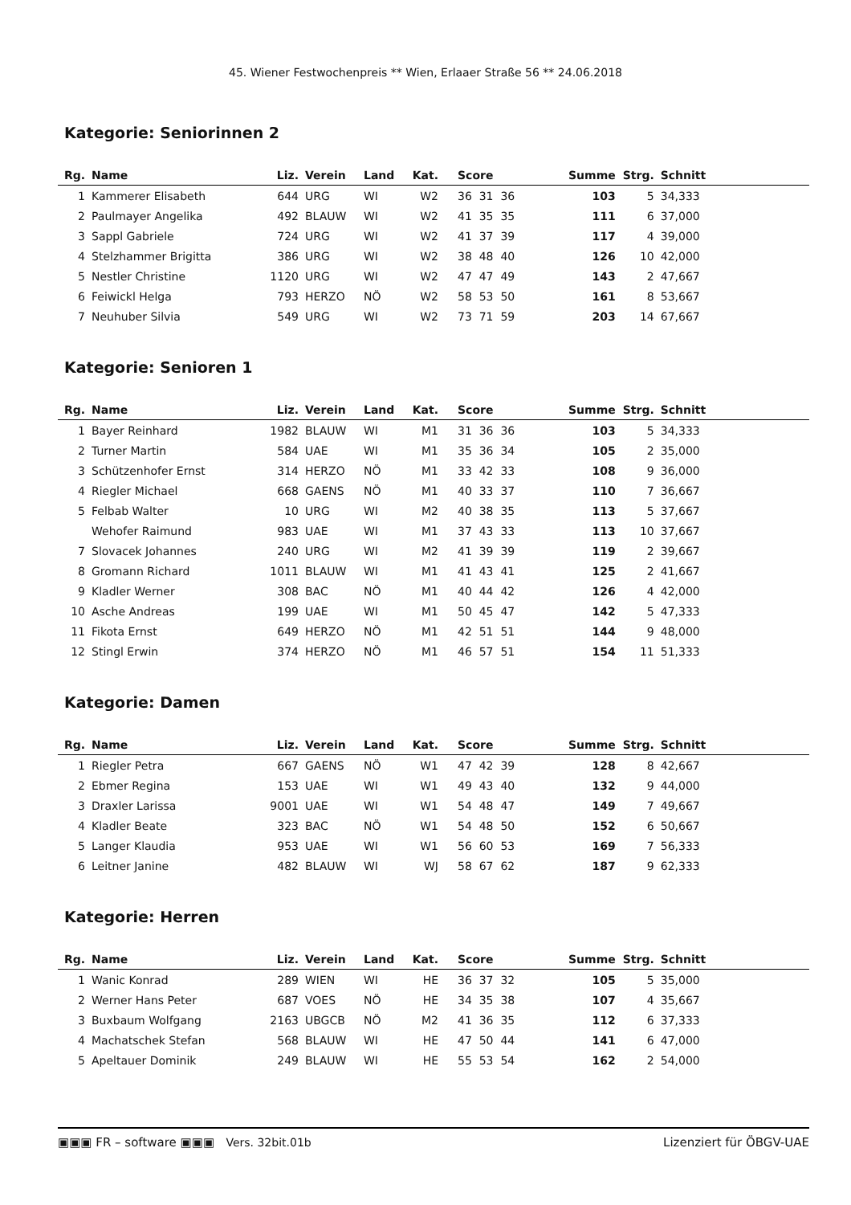45. Wiener Festwochenpreis ** Wien, Erlaaer Straße 56 ** 24.06.2018
Kategorie: Seniorinnen 2
| Rg. | Name | Liz. | Verein | Land | Kat. | Score | Summe | Strg. | Schnitt |
| --- | --- | --- | --- | --- | --- | --- | --- | --- | --- |
| 1 | Kammerer Elisabeth | 644 | URG | WI | W2 | 36 31 36 | 103 | 5 | 34,333 |
| 2 | Paulmayer Angelika | 492 | BLAUW | WI | W2 | 41 35 35 | 111 | 6 | 37,000 |
| 3 | Sappl Gabriele | 724 | URG | WI | W2 | 41 37 39 | 117 | 4 | 39,000 |
| 4 | Stelzhammer Brigitta | 386 | URG | WI | W2 | 38 48 40 | 126 | 10 | 42,000 |
| 5 | Nestler Christine | 1120 | URG | WI | W2 | 47 47 49 | 143 | 2 | 47,667 |
| 6 | Feiwickl Helga | 793 | HERZO | NÖ | W2 | 58 53 50 | 161 | 8 | 53,667 |
| 7 | Neuhuber Silvia | 549 | URG | WI | W2 | 73 71 59 | 203 | 14 | 67,667 |
Kategorie: Senioren 1
| Rg. | Name | Liz. | Verein | Land | Kat. | Score | Summe | Strg. | Schnitt |
| --- | --- | --- | --- | --- | --- | --- | --- | --- | --- |
| 1 | Bayer Reinhard | 1982 | BLAUW | WI | M1 | 31 36 36 | 103 | 5 | 34,333 |
| 2 | Turner Martin | 584 | UAE | WI | M1 | 35 36 34 | 105 | 2 | 35,000 |
| 3 | Schützenhofer Ernst | 314 | HERZO | NÖ | M1 | 33 42 33 | 108 | 9 | 36,000 |
| 4 | Riegler Michael | 668 | GAENS | NÖ | M1 | 40 33 37 | 110 | 7 | 36,667 |
| 5 | Felbab Walter | 10 | URG | WI | M2 | 40 38 35 | 113 | 5 | 37,667 |
| | Wehofer Raimund | 983 | UAE | WI | M1 | 37 43 33 | 113 | 10 | 37,667 |
| 7 | Slovacek Johannes | 240 | URG | WI | M2 | 41 39 39 | 119 | 2 | 39,667 |
| 8 | Gromann Richard | 1011 | BLAUW | WI | M1 | 41 43 41 | 125 | 2 | 41,667 |
| 9 | Kladler Werner | 308 | BAC | NÖ | M1 | 40 44 42 | 126 | 4 | 42,000 |
| 10 | Asche Andreas | 199 | UAE | WI | M1 | 50 45 47 | 142 | 5 | 47,333 |
| 11 | Fikota Ernst | 649 | HERZO | NÖ | M1 | 42 51 51 | 144 | 9 | 48,000 |
| 12 | Stingl Erwin | 374 | HERZO | NÖ | M1 | 46 57 51 | 154 | 11 | 51,333 |
Kategorie: Damen
| Rg. | Name | Liz. | Verein | Land | Kat. | Score | Summe | Strg. | Schnitt |
| --- | --- | --- | --- | --- | --- | --- | --- | --- | --- |
| 1 | Riegler Petra | 667 | GAENS | NÖ | W1 | 47 42 39 | 128 | 8 | 42,667 |
| 2 | Ebmer Regina | 153 | UAE | WI | W1 | 49 43 40 | 132 | 9 | 44,000 |
| 3 | Draxler Larissa | 9001 | UAE | WI | W1 | 54 48 47 | 149 | 7 | 49,667 |
| 4 | Kladler Beate | 323 | BAC | NÖ | W1 | 54 48 50 | 152 | 6 | 50,667 |
| 5 | Langer Klaudia | 953 | UAE | WI | W1 | 56 60 53 | 169 | 7 | 56,333 |
| 6 | Leitner Janine | 482 | BLAUW | WI | WJ | 58 67 62 | 187 | 9 | 62,333 |
Kategorie: Herren
| Rg. | Name | Liz. | Verein | Land | Kat. | Score | Summe | Strg. | Schnitt |
| --- | --- | --- | --- | --- | --- | --- | --- | --- | --- |
| 1 | Wanic Konrad | 289 | WIEN | WI | HE | 36 37 32 | 105 | 5 | 35,000 |
| 2 | Werner Hans Peter | 687 | VOES | NÖ | HE | 34 35 38 | 107 | 4 | 35,667 |
| 3 | Buxbaum Wolfgang | 2163 | UBGCB | NÖ | M2 | 41 36 35 | 112 | 6 | 37,333 |
| 4 | Machatschek Stefan | 568 | BLAUW | WI | HE | 47 50 44 | 141 | 6 | 47,000 |
| 5 | Apeltauer Dominik | 249 | BLAUW | WI | HE | 55 53 54 | 162 | 2 | 54,000 |
▣▣▣ FR – software ▣▣▣ Vers. 32bit.01b Lizenziert für ÖBGV-UAE